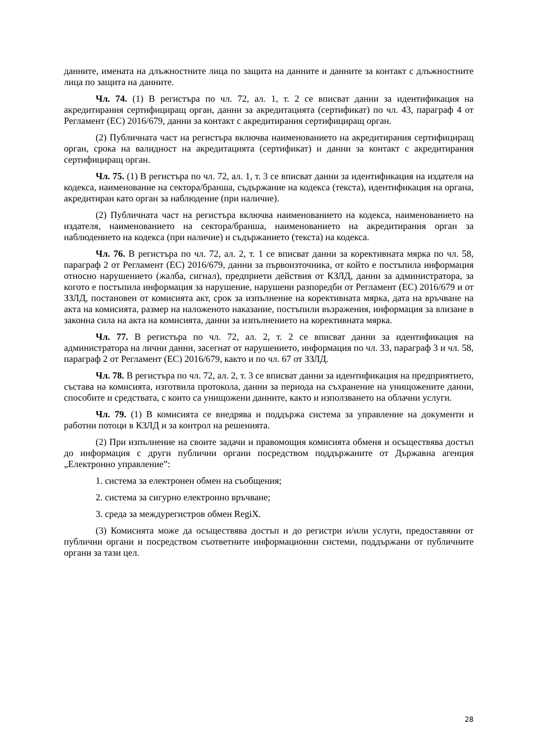данните, имената на длъжностните лица по защита на данните и данните за контакт с длъжностните лица по защита на данните.
Чл. 74. (1) В регистъра по чл. 72, ал. 1, т. 2 се вписват данни за идентификация на акредитирания сертифициращ орган, данни за акредитацията (сертификат) по чл. 43, параграф 4 от Регламент (ЕС) 2016/679, данни за контакт с акредитирания сертифициращ орган.
(2) Публичната част на регистъра включва наименованието на акредитирания сертифициращ орган, срока на валидност на акредитацията (сертификат) и данни за контакт с акредитирания сертифициращ орган.
Чл. 75. (1) В регистъра по чл. 72, ал. 1, т. 3 се вписват данни за идентификация на издателя на кодекса, наименование на сектора/бранша, съдържание на кодекса (текста), идентификация на органа, акредитиран като орган за наблюдение (при наличие).
(2) Публичната част на регистъра включва наименованието на кодекса, наименованието на издателя, наименованието на сектора/бранша, наименованието на акредитирания орган за наблюдението на кодекса (при наличие) и съдържанието (текста) на кодекса.
Чл. 76. В регистъра по чл. 72, ал. 2, т. 1 се вписват данни за корективната мярка по чл. 58, параграф 2 от Регламент (ЕС) 2016/679, данни за първоизточника, от който е постъпила информация относно нарушението (жалба, сигнал), предприети действия от КЗЛД, данни за администратора, за когото е постъпила информация за нарушение, нарушени разпоредби от Регламент (ЕС) 2016/679 и от ЗЗЛД, постановен от комисията акт, срок за изпълнение на корективната мярка, дата на връчване на акта на комисията, размер на наложеното наказание, постъпили възражения, информация за влизане в законна сила на акта на комисията, данни за изпълнението на корективната мярка.
Чл. 77. В регистъра по чл. 72, ал. 2, т. 2 се вписват данни за идентификация на администратора на лични данни, засегнат от нарушението, информация по чл. 33, параграф 3 и чл. 58, параграф 2 от Регламент (ЕС) 2016/679, както и по чл. 67 от ЗЗЛД.
Чл. 78. В регистъра по чл. 72, ал. 2, т. 3 се вписват данни за идентификация на предприятието, състава на комисията, изготвила протокола, данни за периода на съхранение на унищожените данни, способите и средствата, с които са унищожени данните, както и използването на облачни услуги.
Чл. 79. (1) В комисията се внедрява и поддържа система за управление на документи и работни потоци в КЗЛД и за контрол на решенията.
(2) При изпълнение на своите задачи и правомощия комисията обменя и осъществява достъп до информация с други публични органи посредством поддържаните от Държавна агенция „Електронно управление”:
1. система за електронен обмен на съобщения;
2. система за сигурно електронно връчване;
3. среда за междурегистров обмен RegiX.
(3) Комисията може да осъществява достъп и до регистри и/или услуги, предоставяни от публични органи и посредством съответните информационни системи, поддържани от публичните органи за тази цел.
28